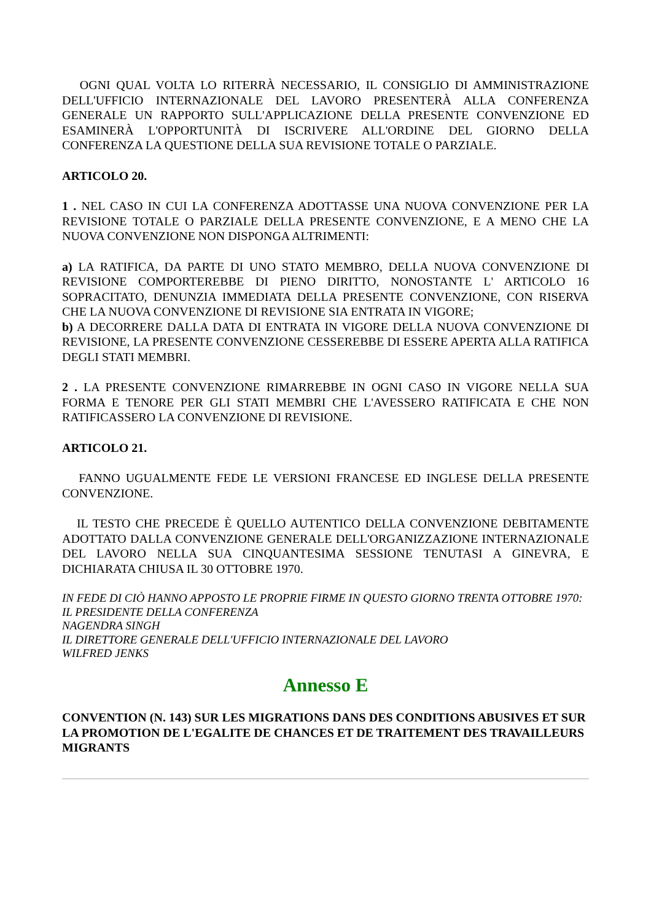OGNI QUAL VOLTA LO RITERRÀ NECESSARIO, IL CONSIGLIO DI AMMINISTRAZIONE DELL'UFFICIO INTERNAZIONALE DEL LAVORO PRESENTERÀ ALLA CONFERENZA GENERALE UN RAPPORTO SULL'APPLICAZIONE DELLA PRESENTE CONVENZIONE ED ESAMINERÀ L'OPPORTUNITÀ DI ISCRIVERE ALL'ORDINE DEL GIORNO DELLA CONFERENZA LA QUESTIONE DELLA SUA REVISIONE TOTALE O PARZIALE.
ARTICOLO 20.
1 . NEL CASO IN CUI LA CONFERENZA ADOTTASSE UNA NUOVA CONVENZIONE PER LA REVISIONE TOTALE O PARZIALE DELLA PRESENTE CONVENZIONE, E A MENO CHE LA NUOVA CONVENZIONE NON DISPONGA ALTRIMENTI:
a) LA RATIFICA, DA PARTE DI UNO STATO MEMBRO, DELLA NUOVA CONVENZIONE DI REVISIONE COMPORTEREBBE DI PIENO DIRITTO, NONOSTANTE L' ARTICOLO 16 SOPRACITATO, DENUNZIA IMMEDIATA DELLA PRESENTE CONVENZIONE, CON RISERVA CHE LA NUOVA CONVENZIONE DI REVISIONE SIA ENTRATA IN VIGORE;
b) A DECORRERE DALLA DATA DI ENTRATA IN VIGORE DELLA NUOVA CONVENZIONE DI REVISIONE, LA PRESENTE CONVENZIONE CESSEREBBE DI ESSERE APERTA ALLA RATIFICA DEGLI STATI MEMBRI.
2 . LA PRESENTE CONVENZIONE RIMARREBBE IN OGNI CASO IN VIGORE NELLA SUA FORMA E TENORE PER GLI STATI MEMBRI CHE L'AVESSERO RATIFICATA E CHE NON RATIFICASSERO LA CONVENZIONE DI REVISIONE.
ARTICOLO 21.
FANNO UGUALMENTE FEDE LE VERSIONI FRANCESE ED INGLESE DELLA PRESENTE CONVENZIONE.
IL TESTO CHE PRECEDE È QUELLO AUTENTICO DELLA CONVENZIONE DEBITAMENTE ADOTTATO DALLA CONVENZIONE GENERALE DELL'ORGANIZZAZIONE INTERNAZIONALE DEL LAVORO NELLA SUA CINQUANTESIMA SESSIONE TENUTASI A GINEVRA, E DICHIARATA CHIUSA IL 30 OTTOBRE 1970.
IN FEDE DI CIÒ HANNO APPOSTO LE PROPRIE FIRME IN QUESTO GIORNO TRENTA OTTOBRE 1970:
IL PRESIDENTE DELLA CONFERENZA
NAGENDRA SINGH
IL DIRETTORE GENERALE DELL'UFFICIO INTERNAZIONALE DEL LAVORO
WILFRED JENKS
Annesso E
CONVENTION (N. 143) SUR LES MIGRATIONS DANS DES CONDITIONS ABUSIVES ET SUR LA PROMOTION DE L'EGALITE DE CHANCES ET DE TRAITEMENT DES TRAVAILLEURS MIGRANTS